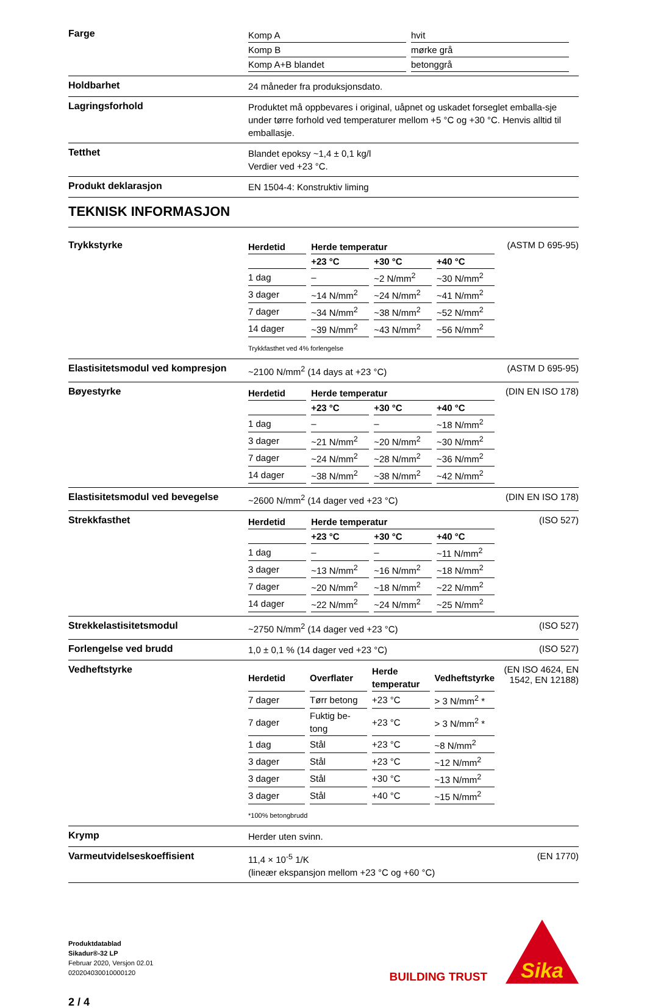Farge
| Komp A | hvit |
| Komp B | mørke grå |
| Komp A+B blandet | betonggrå |
Holdbarhet
24 måneder fra produksjonsdato.
Lagringsforhold
Produktet må oppbevares i original, uåpnet og uskadet forseglet emballa-sje under tørre forhold ved temperaturer mellom +5 °C og +30 °C. Henvis alltid til emballasje.
Tetthet
Blandet epoksy ~1,4 ± 0,1 kg/l
Verdier ved +23 °C.
Produkt deklarasjon
EN 1504-4: Konstruktiv liming
TEKNISK INFORMASJON
Trykkstyrke
| Herdetid | Herde temperatur | | |
| --- | --- | --- | --- |
| | +23 °C | +30 °C | +40 °C |
| 1 dag | – | ~2 N/mm<sup>2</sup> | ~30 N/mm<sup>2</sup> |
| 3 dager | ~14 N/mm<sup>2</sup> | ~24 N/mm<sup>2</sup> | ~41 N/mm<sup>2</sup> |
| 7 dager | ~34 N/mm<sup>2</sup> | ~38 N/mm<sup>2</sup> | ~52 N/mm<sup>2</sup> |
| 14 dager | ~39 N/mm<sup>2</sup> | ~43 N/mm<sup>2</sup> | ~56 N/mm<sup>2</sup> |
Trykkfasthet ved 4% forlengelse
(ASTM D 695-95)
Elastisitetsmodul ved kompresjon
~2100 N/mm<sup>2</sup> (14 days at +23 °C)
(ASTM D 695-95)
Bøyestyrke
| Herdetid | Herde temperatur | | |
| --- | --- | --- | --- |
| | +23 °C | +30 °C | +40 °C |
| 1 dag | – | – | ~18 N/mm<sup>2</sup> |
| 3 dager | ~21 N/mm<sup>2</sup> | ~20 N/mm<sup>2</sup> | ~30 N/mm<sup>2</sup> |
| 7 dager | ~24 N/mm<sup>2</sup> | ~28 N/mm<sup>2</sup> | ~36 N/mm<sup>2</sup> |
| 14 dager | ~38 N/mm<sup>2</sup> | ~38 N/mm<sup>2</sup> | ~42 N/mm<sup>2</sup> |
(DIN EN ISO 178)
Elastisitetsmodul ved bevegelse
~2600 N/mm<sup>2</sup> (14 dager ved +23 °C)
(DIN EN ISO 178)
Strekkfasthet
| Herdetid | Herde temperatur | | |
| --- | --- | --- | --- |
| | +23 °C | +30 °C | +40 °C |
| 1 dag | – | – | ~11 N/mm<sup>2</sup> |
| 3 dager | ~13 N/mm<sup>2</sup> | ~16 N/mm<sup>2</sup> | ~18 N/mm<sup>2</sup> |
| 7 dager | ~20 N/mm<sup>2</sup> | ~18 N/mm<sup>2</sup> | ~22 N/mm<sup>2</sup> |
| 14 dager | ~22 N/mm<sup>2</sup> | ~24 N/mm<sup>2</sup> | ~25 N/mm<sup>2</sup> |
(ISO 527)
Strekkelastisitetsmodul
~2750 N/mm<sup>2</sup> (14 dager ved +23 °C)
(ISO 527)
Forlengelse ved brudd
1,0 ± 0,1 % (14 dager ved +23 °C)
(ISO 527)
Vedheftstyrke
| Herdetid | Overflater | Herde temperatur | Vedheftstyrke |
| --- | --- | --- | --- |
| 7 dager | Tørr betong | +23 °C | > 3 N/mm<sup>2</sup> * |
| 7 dager | Fuktig be-tong | +23 °C | > 3 N/mm<sup>2</sup> * |
| 1 dag | Stål | +23 °C | ~8 N/mm<sup>2</sup> |
| 3 dager | Stål | +23 °C | ~12 N/mm<sup>2</sup> |
| 3 dager | Stål | +30 °C | ~13 N/mm<sup>2</sup> |
| 3 dager | Stål | +40 °C | ~15 N/mm<sup>2</sup> |
*100% betongbrudd
(EN ISO 4624, EN 1542, EN 12188)
Krymp
Herder uten svinn.
Varmeutvidelseskoeffisient
11,4 × 10<sup>-5</sup> 1/K
(lineær ekspansjon mellom +23 °C og +60 °C)
(EN 1770)
Produktdatablad
Sikadur®-32 LP
Februar 2020, Versjon 02.01
020204030010000120
2 / 4
BUILDING TRUST
Sika